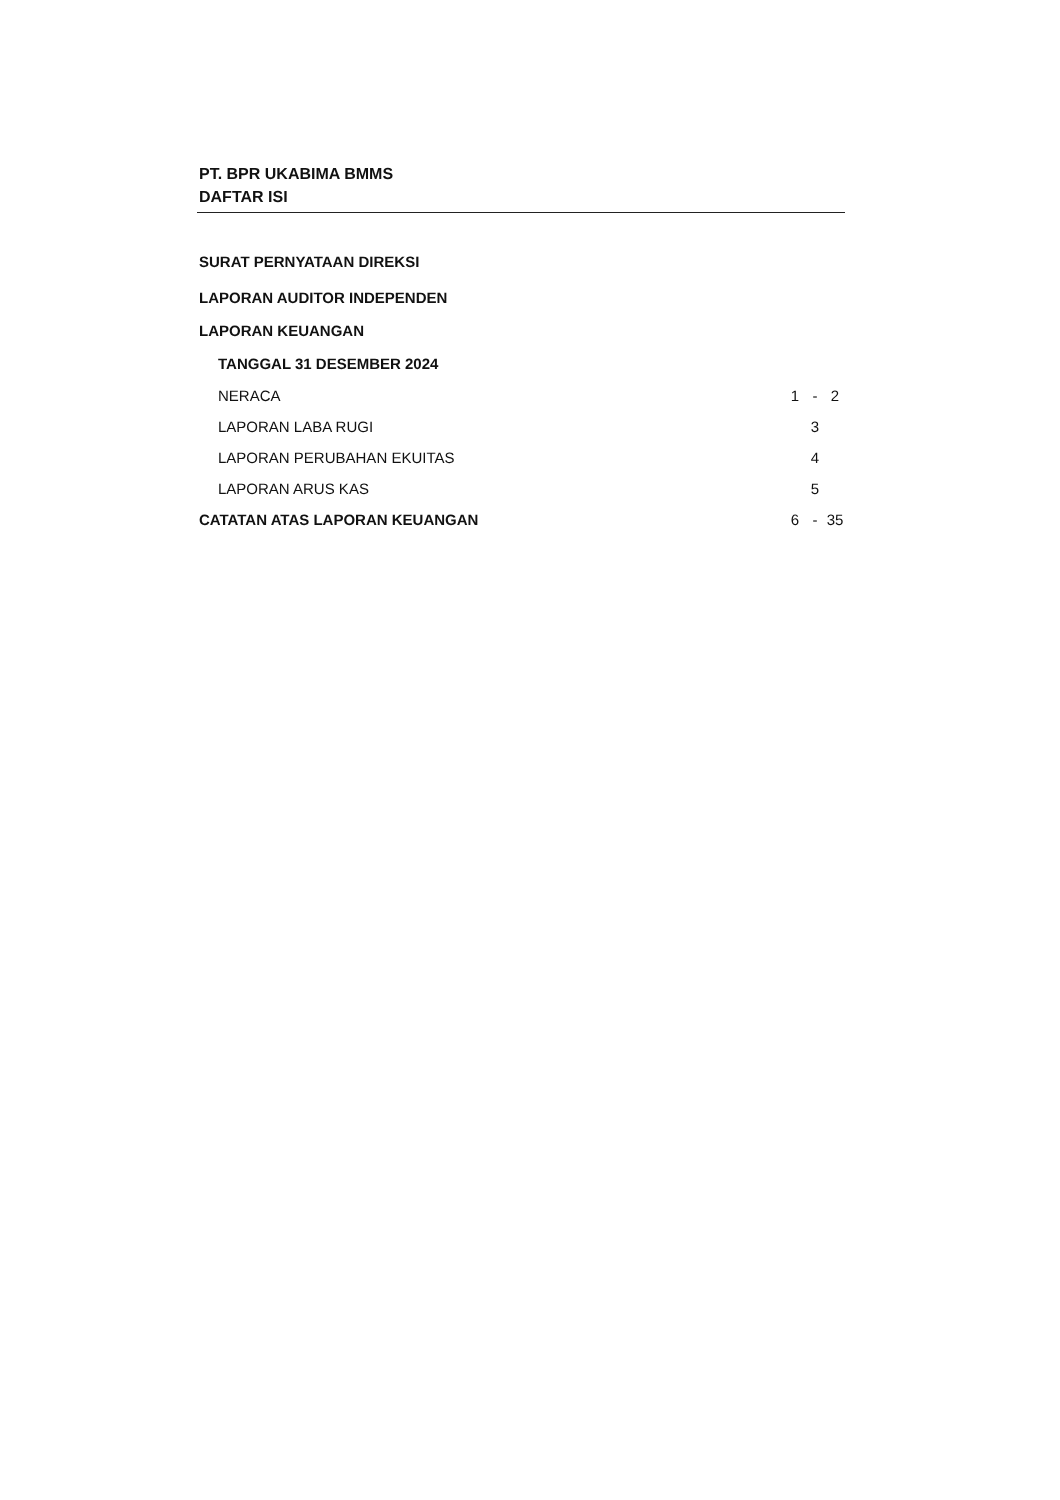PT. BPR UKABIMA BMMS
DAFTAR ISI
| SURAT PERNYATAAN DIREKSI | | | |
| LAPORAN AUDITOR INDEPENDEN | | | |
| LAPORAN KEUANGAN | | | |
| TANGGAL 31 DESEMBER 2024 | | | |
| NERACA | 1 | - | 2 |
| LAPORAN LABA RUGI | | 3 | |
| LAPORAN PERUBAHAN EKUITAS | | 4 | |
| LAPORAN ARUS KAS | | 5 | |
| CATATAN ATAS LAPORAN KEUANGAN | 6 | - | 35 |